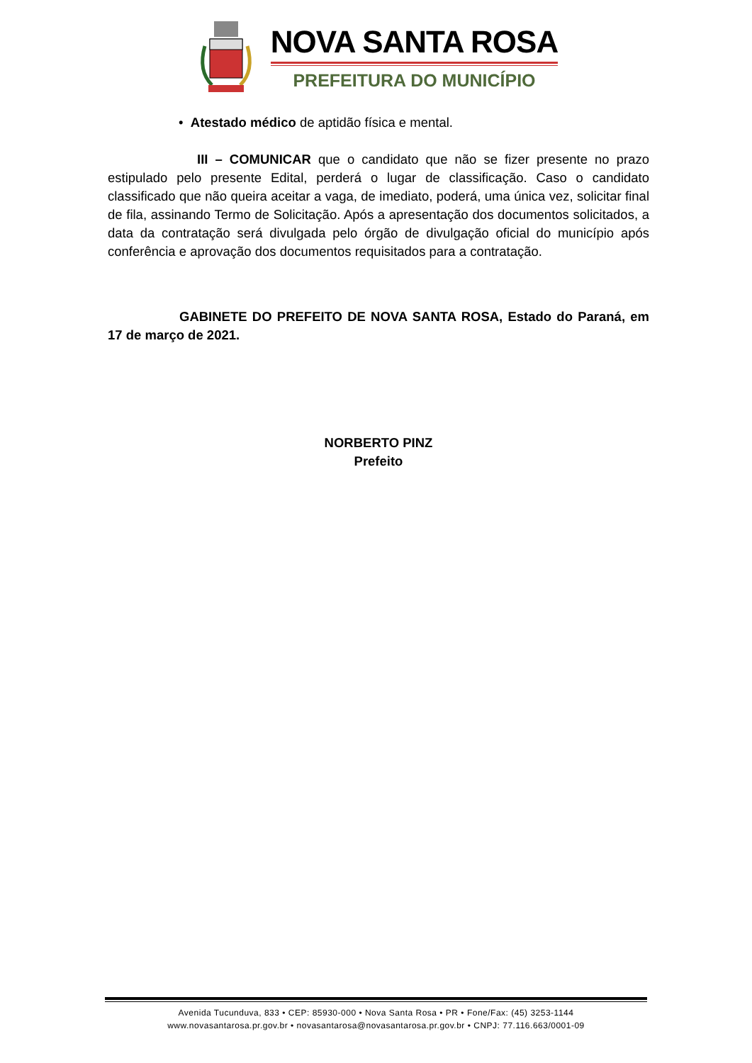NOVA SANTA ROSA
PREFEITURA DO MUNICÍPIO
• Atestado médico de aptidão física e mental.
III – COMUNICAR que o candidato que não se fizer presente no prazo estipulado pelo presente Edital, perderá o lugar de classificação. Caso o candidato classificado que não queira aceitar a vaga, de imediato, poderá, uma única vez, solicitar final de fila, assinando Termo de Solicitação. Após a apresentação dos documentos solicitados, a data da contratação será divulgada pelo órgão de divulgação oficial do município após conferência e aprovação dos documentos requisitados para a contratação.
GABINETE DO PREFEITO DE NOVA SANTA ROSA, Estado do Paraná, em 17 de março de 2021.
NORBERTO PINZ
Prefeito
Avenida Tucunduva, 833 • CEP: 85930-000 • Nova Santa Rosa • PR • Fone/Fax: (45) 3253-1144
www.novasantarosa.pr.gov.br • novasantarosa@novasantarosa.pr.gov.br • CNPJ: 77.116.663/0001-09